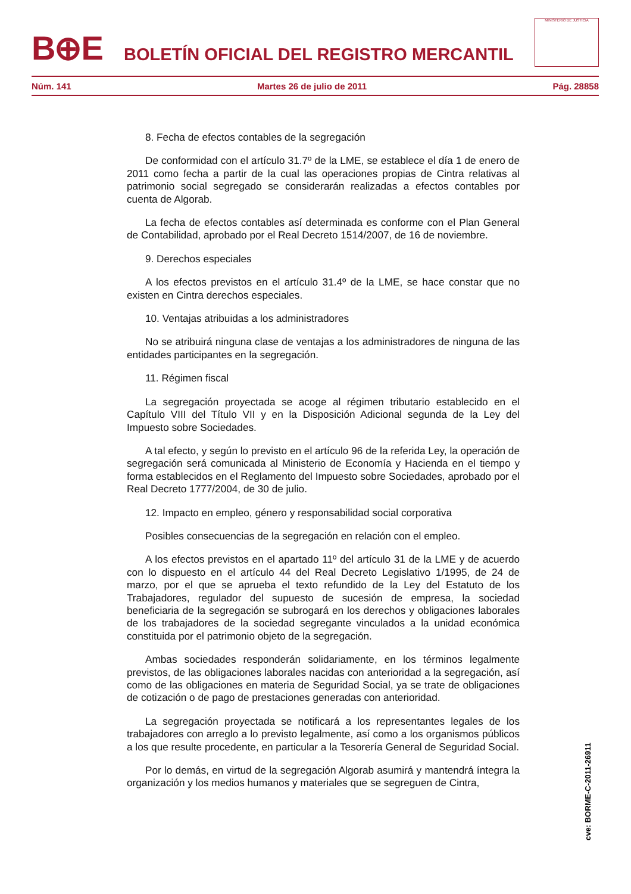B⊕E
BOLETÍN OFICIAL DEL REGISTRO MERCANTIL
MINISTERIO DE JUSTICIA
Núm. 141 Martes 26 de julio de 2011 Pág. 28858
8. Fecha de efectos contables de la segregación
De conformidad con el artículo 31.7º de la LME, se establece el día 1 de enero de 2011 como fecha a partir de la cual las operaciones propias de Cintra relativas al patrimonio social segregado se considerarán realizadas a efectos contables por cuenta de Algorab.
La fecha de efectos contables así determinada es conforme con el Plan General de Contabilidad, aprobado por el Real Decreto 1514/2007, de 16 de noviembre.
9. Derechos especiales
A los efectos previstos en el artículo 31.4º de la LME, se hace constar que no existen en Cintra derechos especiales.
10. Ventajas atribuidas a los administradores
No se atribuirá ninguna clase de ventajas a los administradores de ninguna de las entidades participantes en la segregación.
11. Régimen fiscal
La segregación proyectada se acoge al régimen tributario establecido en el Capítulo VIII del Título VII y en la Disposición Adicional segunda de la Ley del Impuesto sobre Sociedades.
A tal efecto, y según lo previsto en el artículo 96 de la referida Ley, la operación de segregación será comunicada al Ministerio de Economía y Hacienda en el tiempo y forma establecidos en el Reglamento del Impuesto sobre Sociedades, aprobado por el Real Decreto 1777/2004, de 30 de julio.
12. Impacto en empleo, género y responsabilidad social corporativa
Posibles consecuencias de la segregación en relación con el empleo.
A los efectos previstos en el apartado 11º del artículo 31 de la LME y de acuerdo con lo dispuesto en el artículo 44 del Real Decreto Legislativo 1/1995, de 24 de marzo, por el que se aprueba el texto refundido de la Ley del Estatuto de los Trabajadores, regulador del supuesto de sucesión de empresa, la sociedad beneficiaria de la segregación se subrogará en los derechos y obligaciones laborales de los trabajadores de la sociedad segregante vinculados a la unidad económica constituida por el patrimonio objeto de la segregación.
Ambas sociedades responderán solidariamente, en los términos legalmente previstos, de las obligaciones laborales nacidas con anterioridad a la segregación, así como de las obligaciones en materia de Seguridad Social, ya se trate de obligaciones de cotización o de pago de prestaciones generadas con anterioridad.
La segregación proyectada se notificará a los representantes legales de los trabajadores con arreglo a lo previsto legalmente, así como a los organismos públicos a los que resulte procedente, en particular a la Tesorería General de Seguridad Social.
Por lo demás, en virtud de la segregación Algorab asumirá y mantendrá íntegra la organización y los medios humanos y materiales que se segreguen de Cintra,
cve: BORME-C-2011-26911